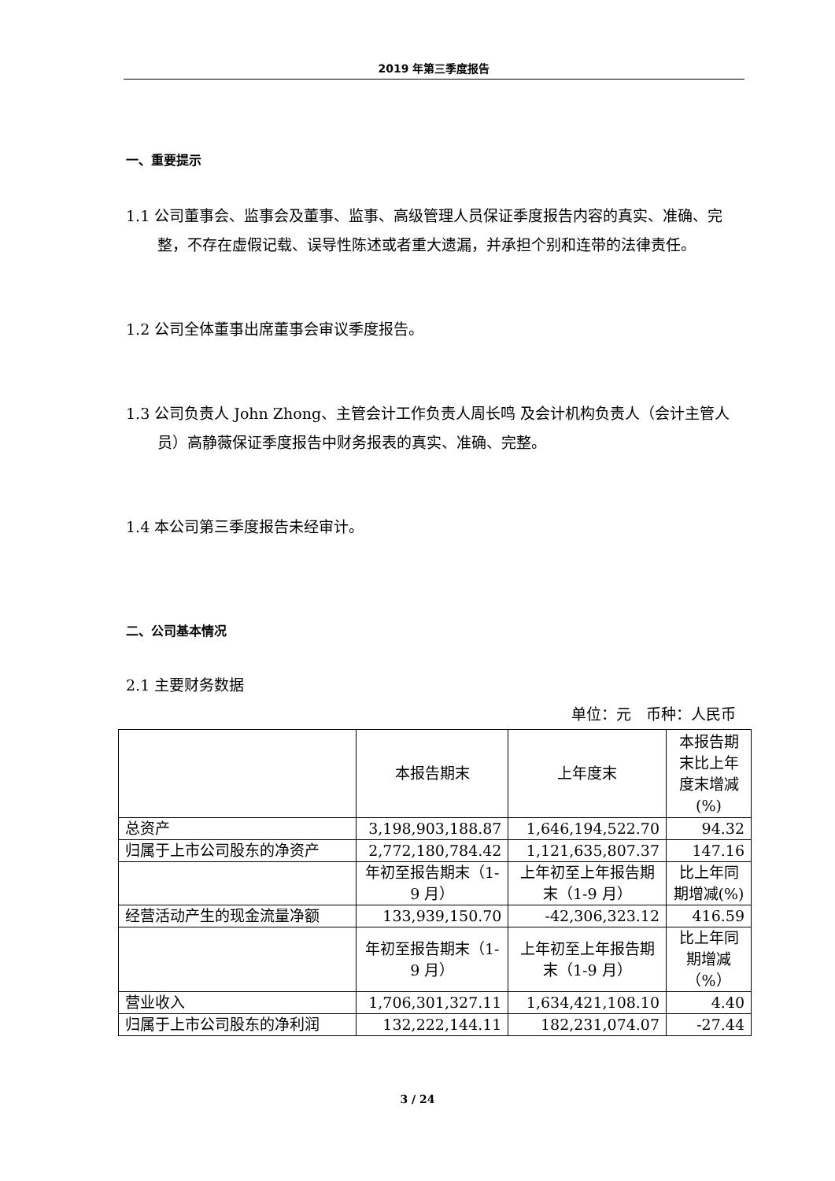2019 年第三季度报告
一、重要提示
1.1 公司董事会、监事会及董事、监事、高级管理人员保证季度报告内容的真实、准确、完整，不存在虚假记载、误导性陈述或者重大遗漏，并承担个别和连带的法律责任。
1.2 公司全体董事出席董事会审议季度报告。
1.3 公司负责人 John Zhong、主管会计工作负责人周长鸣 及会计机构负责人（会计主管人员）高静薇保证季度报告中财务报表的真实、准确、完整。
1.4 本公司第三季度报告未经审计。
二、公司基本情况
2.1 主要财务数据
单位：元　币种：人民币
| | 本报告期末 | 上年度末 | 本报告期末比上年度末增减(%) |
| 总资产 | 3,198,903,188.87 | 1,646,194,522.70 | 94.32 |
| 归属于上市公司股东的净资产 | 2,772,180,784.42 | 1,121,635,807.37 | 147.16 |
| | 年初至报告期末（1-9 月） | 上年初至上年报告期末（1-9 月） | 比上年同期增减(%) |
| 经营活动产生的现金流量净额 | 133,939,150.70 | -42,306,323.12 | 416.59 |
| | 年初至报告期末（1-9 月） | 上年初至上年报告期末（1-9 月） | 比上年同期增减（%） |
| 营业收入 | 1,706,301,327.11 | 1,634,421,108.10 | 4.40 |
| 归属于上市公司股东的净利润 | 132,222,144.11 | 182,231,074.07 | -27.44 |
3 / 24